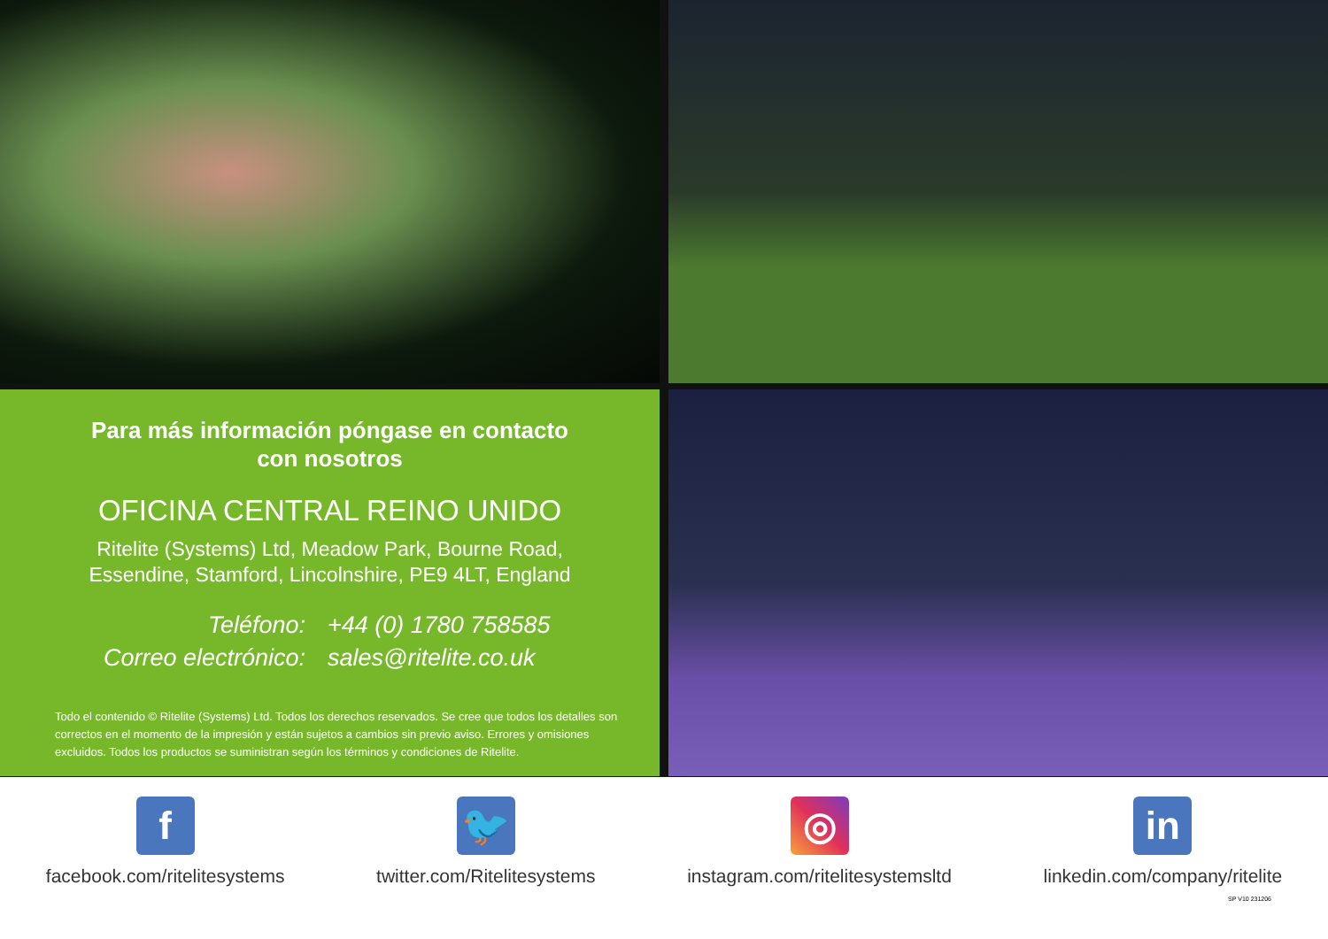Para más información póngase en contacto
con nosotros
OFICINA CENTRAL REINO UNIDO
Ritelite (Systems) Ltd, Meadow Park, Bourne Road,
Essendine, Stamford, Lincolnshire, PE9 4LT, England
Teléfono: +44 (0) 1780 758585 Correo electrónico: sales@ritelite.co.uk
Todo el contenido © Ritelite (Systems) Ltd. Todos los derechos reservados. Se cree que todos los detalles son correctos en el momento de la impresión y están sujetos a cambios sin previo aviso. Errores y omisiones excluidos. Todos los productos se suministran según los términos y condiciones de Ritelite.
f
facebook.com/ritelitesystems
🐦
twitter.com/Ritelitesystems
◎
instagram.com/ritelitesystemsltd
in
linkedin.com/company/ritelite
SP V10 231206